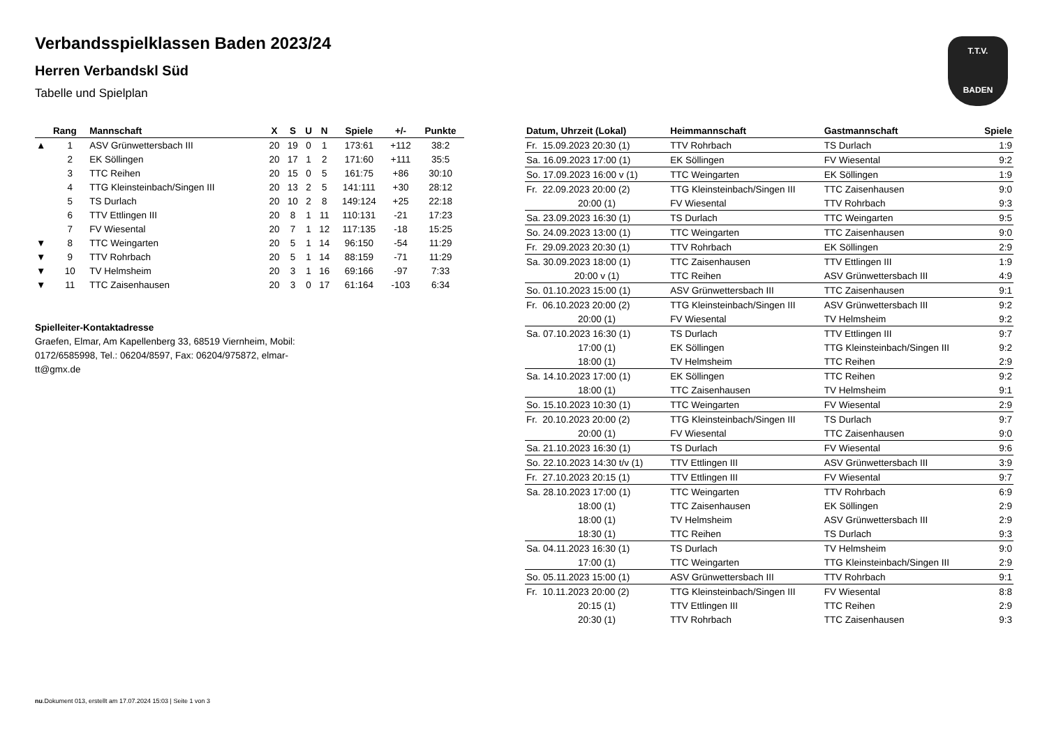Verbandsspielklassen Baden 2023/24
Herren Verbandskl Süd
Tabelle und Spielplan
T.T.V.
BADEN
| | Rang | Mannschaft | X | S | U | N | Spiele | +/- | Punkte |
| --- | --- | --- | --- | --- | --- | --- | --- | --- | --- |
| ▲ | 1 | ASV Grünwettersbach III | 20 | 19 | 0 | 1 | 173:61 | +112 | 38:2 |
| | 2 | EK Söllingen | 20 | 17 | 1 | 2 | 171:60 | +111 | 35:5 |
| | 3 | TTC Reihen | 20 | 15 | 0 | 5 | 161:75 | +86 | 30:10 |
| | 4 | TTG Kleinsteinbach/Singen III | 20 | 13 | 2 | 5 | 141:111 | +30 | 28:12 |
| | 5 | TS Durlach | 20 | 10 | 2 | 8 | 149:124 | +25 | 22:18 |
| | 6 | TTV Ettlingen III | 20 | 8 | 1 | 11 | 110:131 | -21 | 17:23 |
| | 7 | FV Wiesental | 20 | 7 | 1 | 12 | 117:135 | -18 | 15:25 |
| ▼ | 8 | TTC Weingarten | 20 | 5 | 1 | 14 | 96:150 | -54 | 11:29 |
| ▼ | 9 | TTV Rohrbach | 20 | 5 | 1 | 14 | 88:159 | -71 | 11:29 |
| ▼ | 10 | TV Helmsheim | 20 | 3 | 1 | 16 | 69:166 | -97 | 7:33 |
| ▼ | 11 | TTC Zaisenhausen | 20 | 3 | 0 | 17 | 61:164 | -103 | 6:34 |
Spielleiter-Kontaktadresse
Graefen, Elmar, Am Kapellenberg 33, 68519 Viernheim, Mobil: 0172/6585998, Tel.: 06204/8597, Fax: 06204/975872, elmar-tt@gmx.de
| Datum, Uhrzeit (Lokal) | Heimmannschaft | Gastmannschaft | Spiele |
| --- | --- | --- | --- |
| Fr. 15.09.2023 20:30 (1) | TTV Rohrbach | TS Durlach | 1:9 |
| Sa. 16.09.2023 17:00 (1) | EK Söllingen | FV Wiesental | 9:2 |
| So. 17.09.2023 16:00 v (1) | TTC Weingarten | EK Söllingen | 1:9 |
| Fr. 22.09.2023 20:00 (2) | TTG Kleinsteinbach/Singen III | TTC Zaisenhausen | 9:0 |
| 20:00 (1) | FV Wiesental | TTV Rohrbach | 9:3 |
| Sa. 23.09.2023 16:30 (1) | TS Durlach | TTC Weingarten | 9:5 |
| So. 24.09.2023 13:00 (1) | TTC Weingarten | TTC Zaisenhausen | 9:0 |
| Fr. 29.09.2023 20:30 (1) | TTV Rohrbach | EK Söllingen | 2:9 |
| Sa. 30.09.2023 18:00 (1) | TTC Zaisenhausen | TTV Ettlingen III | 1:9 |
| 20:00 v (1) | TTC Reihen | ASV Grünwettersbach III | 4:9 |
| So. 01.10.2023 15:00 (1) | ASV Grünwettersbach III | TTC Zaisenhausen | 9:1 |
| Fr. 06.10.2023 20:00 (2) | TTG Kleinsteinbach/Singen III | ASV Grünwettersbach III | 9:2 |
| 20:00 (1) | FV Wiesental | TV Helmsheim | 9:2 |
| Sa. 07.10.2023 16:30 (1) | TS Durlach | TTV Ettlingen III | 9:7 |
| 17:00 (1) | EK Söllingen | TTG Kleinsteinbach/Singen III | 9:2 |
| 18:00 (1) | TV Helmsheim | TTC Reihen | 2:9 |
| Sa. 14.10.2023 17:00 (1) | EK Söllingen | TTC Reihen | 9:2 |
| 18:00 (1) | TTC Zaisenhausen | TV Helmsheim | 9:1 |
| So. 15.10.2023 10:30 (1) | TTC Weingarten | FV Wiesental | 2:9 |
| Fr. 20.10.2023 20:00 (2) | TTG Kleinsteinbach/Singen III | TS Durlach | 9:7 |
| 20:00 (1) | FV Wiesental | TTC Zaisenhausen | 9:0 |
| Sa. 21.10.2023 16:30 (1) | TS Durlach | FV Wiesental | 9:6 |
| So. 22.10.2023 14:30 t/v (1) | TTV Ettlingen III | ASV Grünwettersbach III | 3:9 |
| Fr. 27.10.2023 20:15 (1) | TTV Ettlingen III | FV Wiesental | 9:7 |
| Sa. 28.10.2023 17:00 (1) | TTC Weingarten | TTV Rohrbach | 6:9 |
| 18:00 (1) | TTC Zaisenhausen | EK Söllingen | 2:9 |
| 18:00 (1) | TV Helmsheim | ASV Grünwettersbach III | 2:9 |
| 18:30 (1) | TTC Reihen | TS Durlach | 9:3 |
| Sa. 04.11.2023 16:30 (1) | TS Durlach | TV Helmsheim | 9:0 |
| 17:00 (1) | TTC Weingarten | TTG Kleinsteinbach/Singen III | 2:9 |
| So. 05.11.2023 15:00 (1) | ASV Grünwettersbach III | TTV Rohrbach | 9:1 |
| Fr. 10.11.2023 20:00 (2) | TTG Kleinsteinbach/Singen III | FV Wiesental | 8:8 |
| 20:15 (1) | TTV Ettlingen III | TTC Reihen | 2:9 |
| 20:30 (1) | TTV Rohrbach | TTC Zaisenhausen | 9:3 |
nu.Dokument 013, erstellt am 17.07.2024 15:03 | Seite 1 von 3